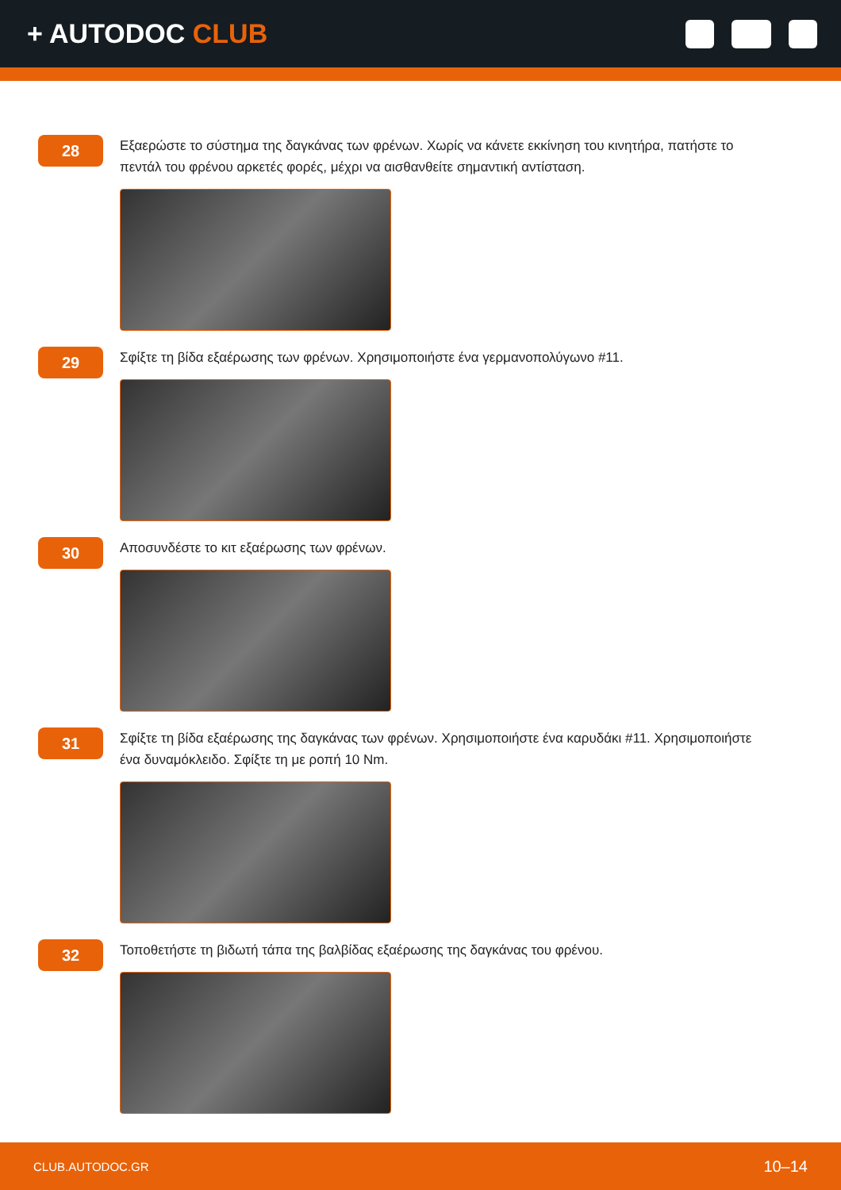+ AUTODOC CLUB
28
Εξαερώστε το σύστημα της δαγκάνας των φρένων. Χωρίς να κάνετε εκκίνηση του κινητήρα, πατήστε το πεντάλ του φρένου αρκετές φορές, μέχρι να αισθανθείτε σημαντική αντίσταση.
29
Σφίξτε τη βίδα εξαέρωσης των φρένων. Χρησιμοποιήστε ένα γερμανοπολύγωνο #11.
30
Αποσυνδέστε το κιτ εξαέρωσης των φρένων.
31
Σφίξτε τη βίδα εξαέρωσης της δαγκάνας των φρένων. Χρησιμοποιήστε ένα καρυδάκι #11. Χρησιμοποιήστε ένα δυναμόκλειδο. Σφίξτε τη με ροπή 10 Nm.
32
Τοποθετήστε τη βιδωτή τάπα της βαλβίδας εξαέρωσης της δαγκάνας του φρένου.
CLUB.AUTODOC.GR 10–14